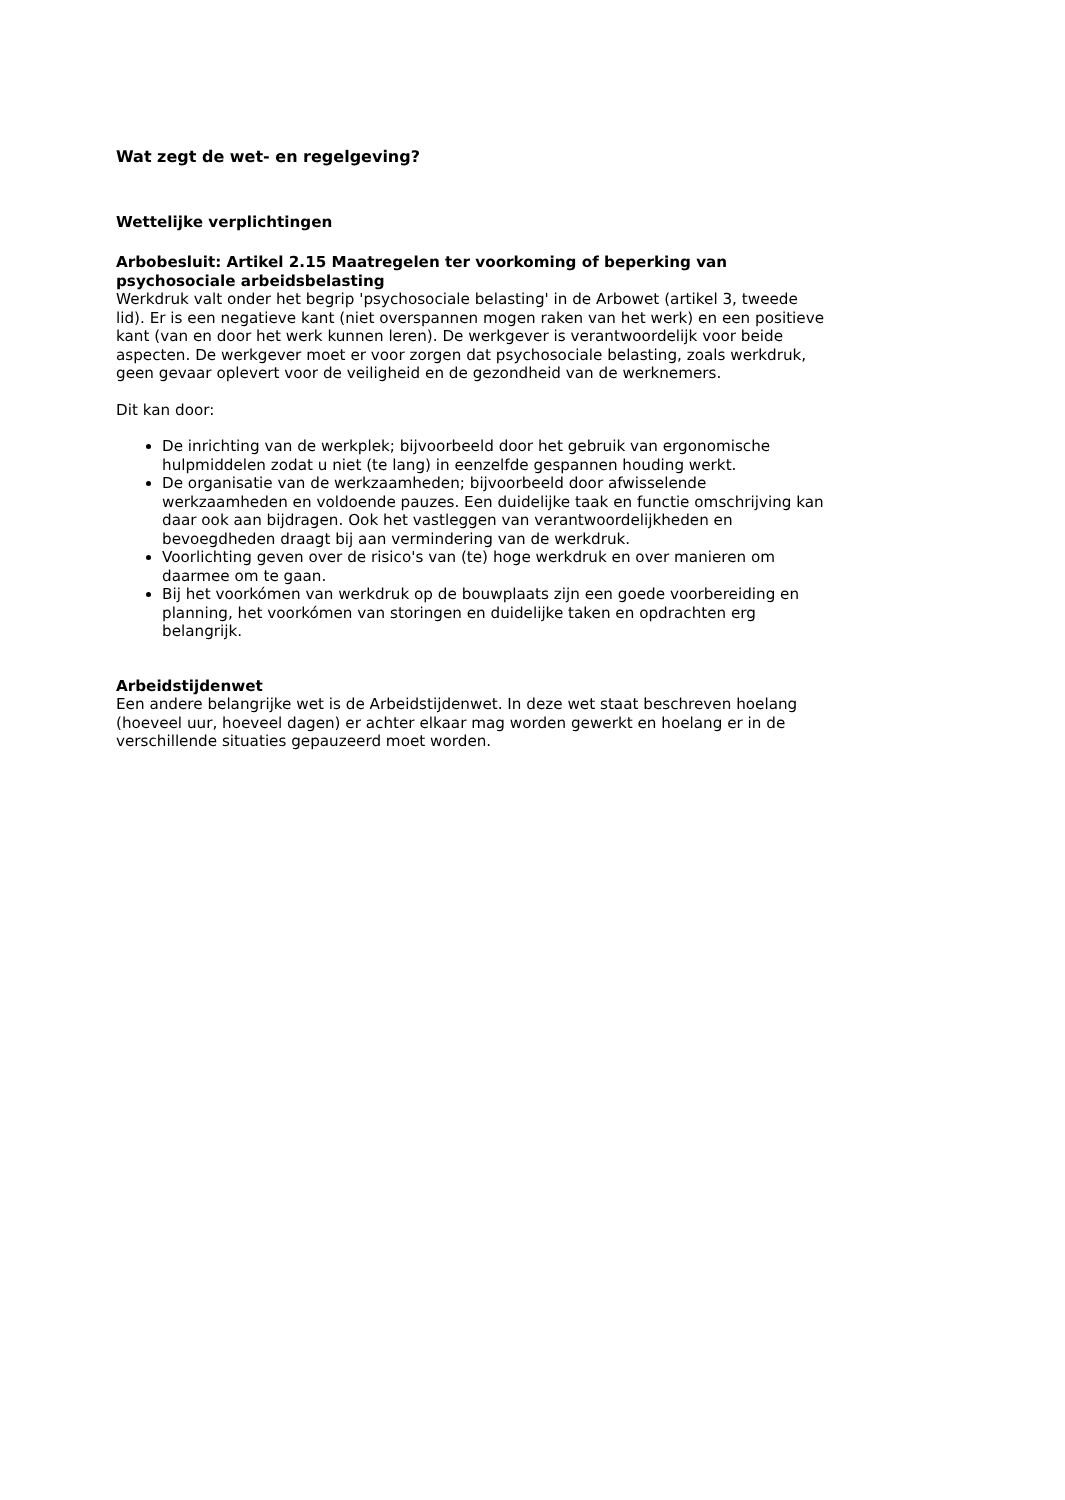Wat zegt de wet- en regelgeving?
Wettelijke verplichtingen
Arbobesluit: Artikel 2.15 Maatregelen ter voorkoming of beperking van psychosociale arbeidsbelasting
Werkdruk valt onder het begrip 'psychosociale belasting' in de Arbowet (artikel 3, tweede lid). Er is een negatieve kant (niet overspannen mogen raken van het werk) en een positieve kant (van en door het werk kunnen leren). De werkgever is verantwoordelijk voor beide aspecten. De werkgever moet er voor zorgen dat psychosociale belasting, zoals werkdruk, geen gevaar oplevert voor de veiligheid en de gezondheid van de werknemers.
Dit kan door:
De inrichting van de werkplek; bijvoorbeeld door het gebruik van ergonomische hulpmiddelen zodat u niet (te lang) in eenzelfde gespannen houding werkt.
De organisatie van de werkzaamheden; bijvoorbeeld door afwisselende werkzaamheden en voldoende pauzes. Een duidelijke taak en functie omschrijving kan daar ook aan bijdragen. Ook het vastleggen van verantwoordelijkheden en bevoegdheden draagt bij aan vermindering van de werkdruk.
Voorlichting geven over de risico's van (te) hoge werkdruk en over manieren om daarmee om te gaan.
Bij het voorkómen van werkdruk op de bouwplaats zijn een goede voorbereiding en planning, het voorkómen van storingen en duidelijke taken en opdrachten erg belangrijk.
Arbeidstijdenwet
Een andere belangrijke wet is de Arbeidstijdenwet. In deze wet staat beschreven hoelang (hoeveel uur, hoeveel dagen) er achter elkaar mag worden gewerkt en hoelang er in de verschillende situaties gepauzeerd moet worden.